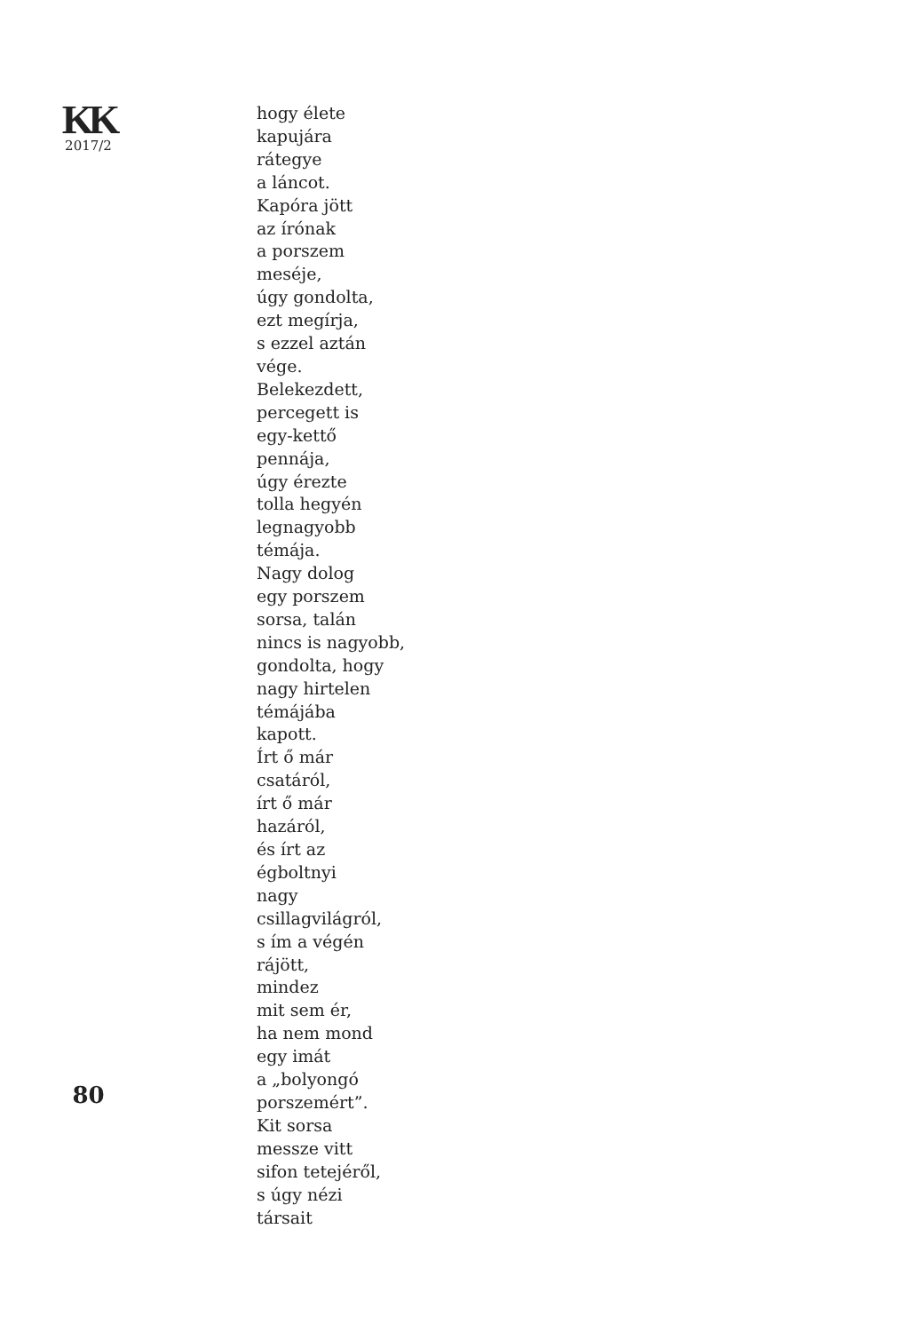KK
2017/2
80
hogy élete
kapujára
rátegye
a láncot.
Kapóra jött
az írónak
a porszem
meséje,
úgy gondolta,
ezt megírja,
s ezzel aztán
vége.
Belekezdett,
percegett is
egy-kettő
pennája,
úgy érezte
tolla hegyén
legnagyobb
témája.
Nagy dolog
egy porszem
sorsa, talán
nincs is nagyobb,
gondolta, hogy
nagy hirtelen
témájába
kapott.
Írt ő már
csatáról,
írt ő már
hazáról,
és írt az
égboltnyi
nagy
csillagvilágról,
s ím a végén
rájött,
mindez
mit sem ér,
ha nem mond
egy imát
a „bolyongó
porszemért”.
Kit sorsa
messze vitt
sifon tetejéről,
s úgy nézi
társait